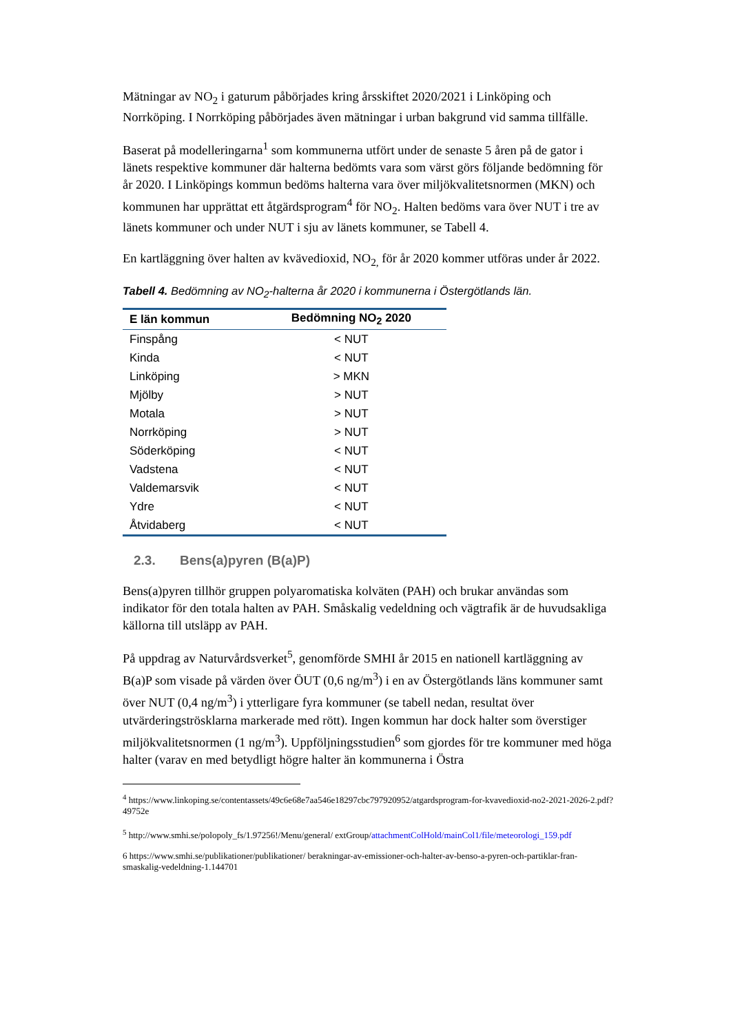Mätningar av NO<sub>2</sub> i gaturum påbörjades kring årsskiftet 2020/2021 i Linköping och Norrköping. I Norrköping påbörjades även mätningar i urban bakgrund vid samma tillfälle.
Baserat på modelleringarna<sup>1</sup> som kommunerna utfört under de senaste 5 åren på de gator i länets respektive kommuner där halterna bedömts vara som värst görs följande bedömning för år 2020. I Linköpings kommun bedöms halterna vara över miljökvalitetsnormen (MKN) och kommunen har upprättat ett åtgärdsprogram<sup>4</sup> för NO<sub>2</sub>. Halten bedöms vara över NUT i tre av länets kommuner och under NUT i sju av länets kommuner, se Tabell 4.
En kartläggning över halten av kvävedioxid, NO<sub>2,</sub> för år 2020 kommer utföras under år 2022.
Tabell 4. Bedömning av NO<sub>2</sub>-halterna år 2020 i kommunerna i Östergötlands län.
| E län kommun | Bedömning NO<sub>2</sub> 2020 |
| --- | --- |
| Finspång | < NUT |
| Kinda | < NUT |
| Linköping | > MKN |
| Mjölby | > NUT |
| Motala | > NUT |
| Norrköping | > NUT |
| Söderköping | < NUT |
| Vadstena | < NUT |
| Valdemarsvik | < NUT |
| Ydre | < NUT |
| Åtvidaberg | < NUT |
2.3. Bens(a)pyren (B(a)P)
Bens(a)pyren tillhör gruppen polyaromatiska kolväten (PAH) och brukar användas som indikator för den totala halten av PAH. Småskalig vedeldning och vägtrafik är de huvudsakliga källorna till utsläpp av PAH.
På uppdrag av Naturvårdsverket<sup>5</sup>, genomförde SMHI år 2015 en nationell kartläggning av B(a)P som visade på värden över ÖUT (0,6 ng/m<sup>3</sup>) i en av Östergötlands läns kommuner samt över NUT (0,4 ng/m<sup>3</sup>) i ytterligare fyra kommuner (se tabell nedan, resultat över utvärderingströsklarna markerade med rött). Ingen kommun har dock halter som överstiger miljökvalitetsnormen (1 ng/m<sup>3</sup>). Uppföljningsstudien<sup>6</sup> som gjordes för tre kommuner med höga halter (varav en med betydligt högre halter än kommunerna i Östra
<sup>4</sup> https://www.linkoping.se/contentassets/49c6e68e7aa546e18297cbc797920952/atgardsprogram-for-kvavedioxid-no2-2021-2026-2.pdf?49752e
<sup>5</sup> http://www.smhi.se/polopoly_fs/1.97256!/Menu/general/ extGroup/attachmentColHold/mainCol1/file/meteorologi_159.pdf
6 https://www.smhi.se/publikationer/publikationer/ berakningar-av-emissioner-och-halter-av-benso-a-pyren-och-partiklar-fran-smaskalig-vedeldning-1.144701